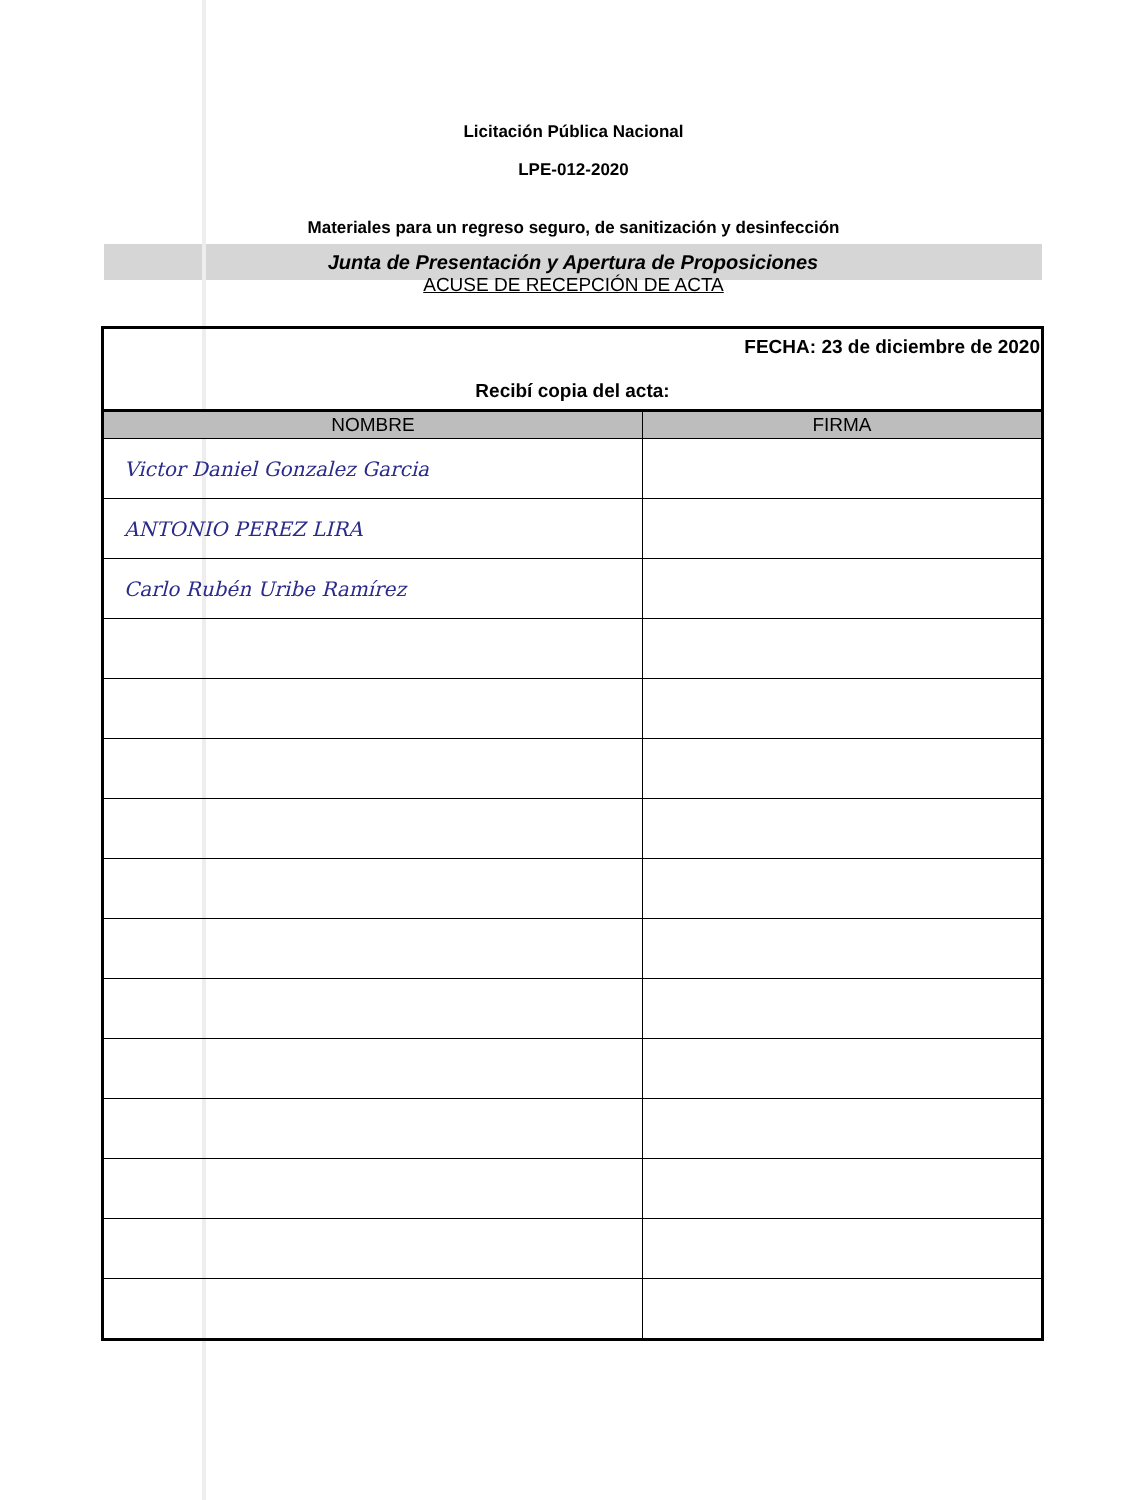Licitación Pública Nacional
LPE-012-2020
Materiales para un regreso seguro, de sanitización y desinfección
Junta de Presentación y Apertura de Proposiciones
ACUSE DE RECEPCIÓN DE ACTA
| FECHA: 23 de diciembre de 2020 Recibí copia del acta: | |
| NOMBRE | FIRMA |
| Victor Daniel Gonzalez Garcia | |
| ANTONIO PEREZ LIRA | |
| Carlo Rubén Uribe Ramírez | |